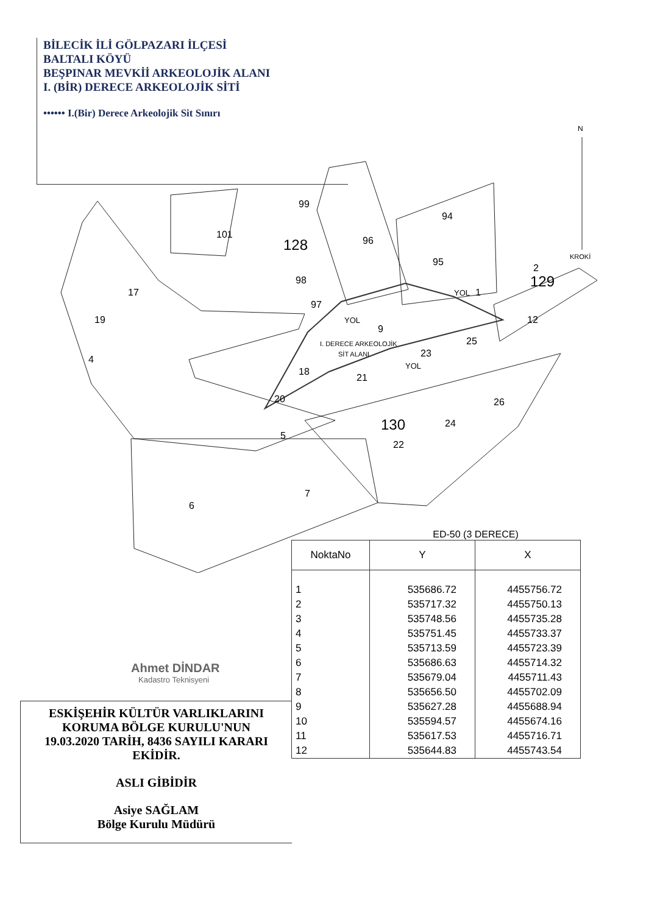BİLECİK İLİ GÖLPAZARI İLÇESİ
BALTALI KÖYÜ
BEŞPINAR MEVKİİ ARKEOLOJİK ALANI
I. (BİR) DERECE ARKEOLOJİK SİTİ
•••••• I.(Bir) Derece Arkeolojik Sit Sınırı
99
101
128
96
94
95
98
97
17
19
4
YOL
YOL
1
129
2
12
9
I. DERECE ARKEOLOJİK
SİT ALANI
25
23
YOL
18
21
20
26
24
130
22
5
7
6
N
KROKİ
ED-50 (3 DERECE)
| NoktaNo | Y | X |
| --- | --- | --- |
| 1 | 535686.72 | 4455756.72 |
| 2 | 535717.32 | 4455750.13 |
| 3 | 535748.56 | 4455735.28 |
| 4 | 535751.45 | 4455733.37 |
| 5 | 535713.59 | 4455723.39 |
| 6 | 535686.63 | 4455714.32 |
| 7 | 535679.04 | 4455711.43 |
| 8 | 535656.50 | 4455702.09 |
| 9 | 535627.28 | 4455688.94 |
| 10 | 535594.57 | 4455674.16 |
| 11 | 535617.53 | 4455716.71 |
| 12 | 535644.83 | 4455743.54 |
Ahmet DİNDAR
Kadastro Teknisyeni
ESKİŞEHİR KÜLTÜR VARLIKLARINI
KORUMA BÖLGE KURULU'NUN
19.03.2020 TARİH, 8436 SAYILI KARARI
EKİDİR.
ASLI GİBİDİR
Asiye SAĞLAM
Bölge Kurulu Müdürü